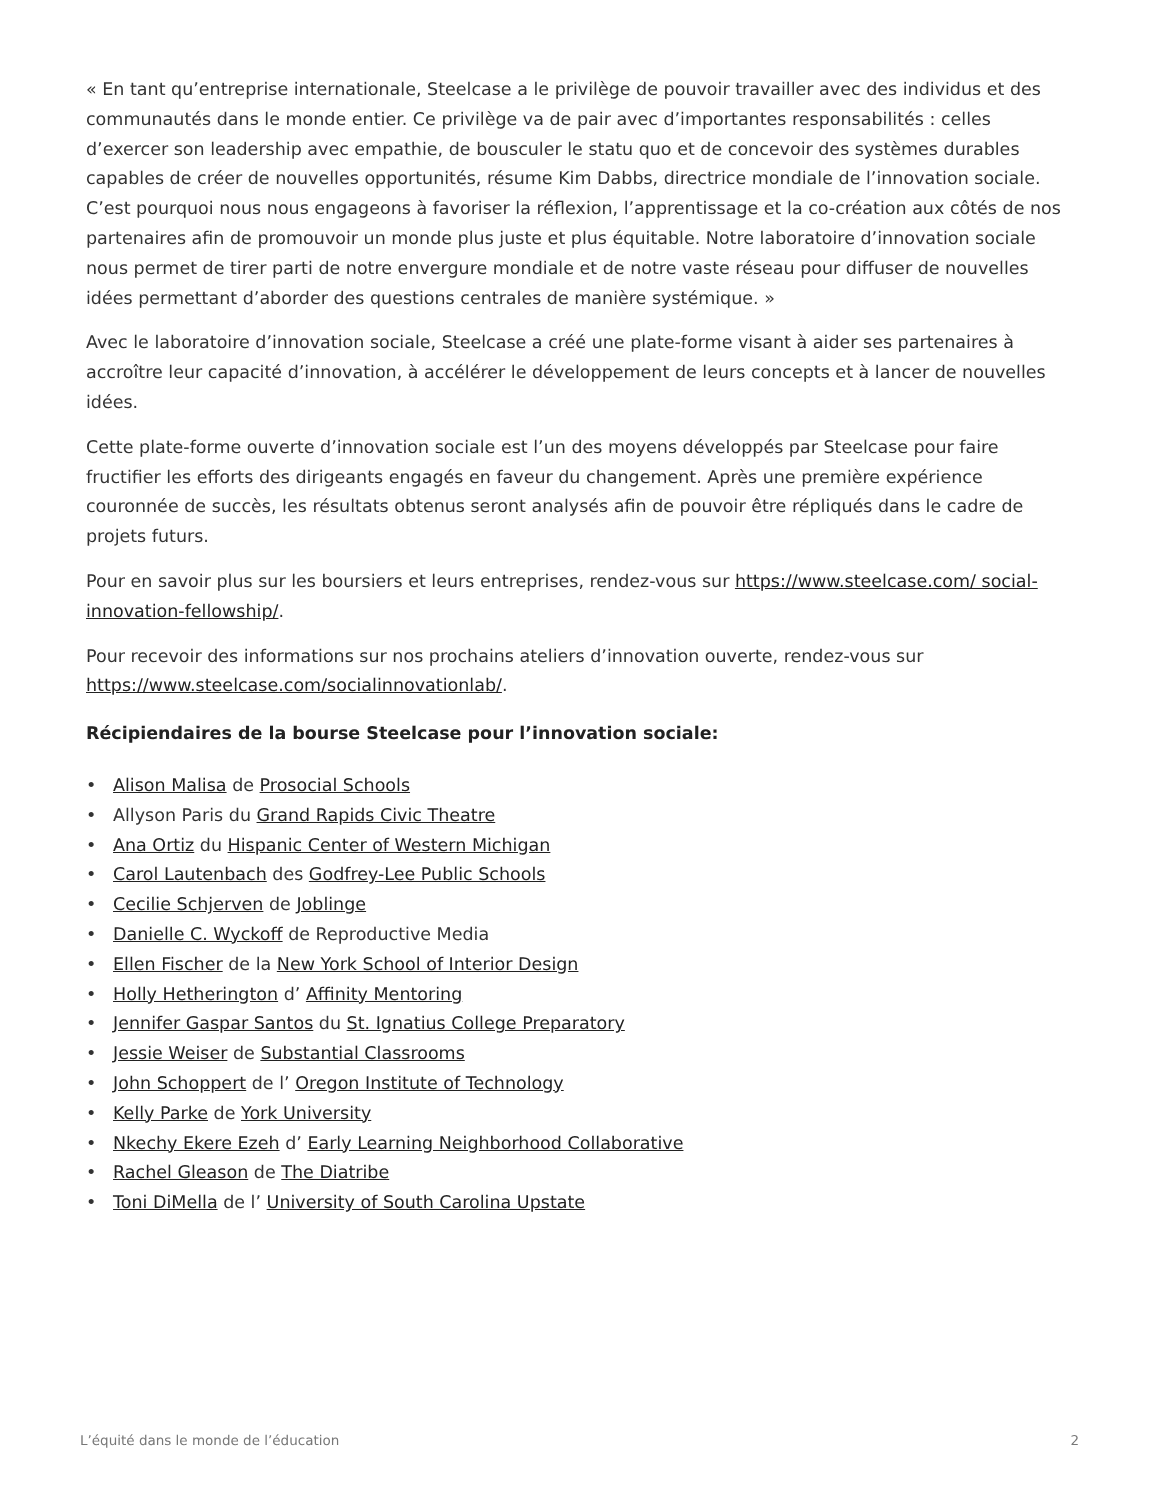« En tant qu’entreprise internationale, Steelcase a le privilège de pouvoir travailler avec des individus et des communautés dans le monde entier. Ce privilège va de pair avec d’importantes responsabilités : celles d’exercer son leadership avec empathie, de bousculer le statu quo et de concevoir des systèmes durables capables de créer de nouvelles opportunités, résume Kim Dabbs, directrice mondiale de l’innovation sociale. C’est pourquoi nous nous engageons à favoriser la réflexion, l’apprentissage et la co-création aux côtés de nos partenaires afin de promouvoir un monde plus juste et plus équitable. Notre laboratoire d’innovation sociale nous permet de tirer parti de notre envergure mondiale et de notre vaste réseau pour diffuser de nouvelles idées permettant d’aborder des questions centrales de manière systémique. »
Avec le laboratoire d’innovation sociale, Steelcase a créé une plate-forme visant à aider ses partenaires à accroître leur capacité d’innovation, à accélérer le développement de leurs concepts et à lancer de nouvelles idées.
Cette plate-forme ouverte d’innovation sociale est l’un des moyens développés par Steelcase pour faire fructifier les efforts des dirigeants engagés en faveur du changement. Après une première expérience couronnée de succès, les résultats obtenus seront analysés afin de pouvoir être répliqués dans le cadre de projets futurs.
Pour en savoir plus sur les boursiers et leurs entreprises, rendez-vous sur https://www.steelcase.com/ social-innovation-fellowship/.
Pour recevoir des informations sur nos prochains ateliers d’innovation ouverte, rendez-vous sur https://www.steelcase.com/socialinnovationlab/.
Récipiendaires de la bourse Steelcase pour l’innovation sociale:
• Alison Malisa de Prosocial Schools
• Allyson Paris du Grand Rapids Civic Theatre
• Ana Ortiz du Hispanic Center of Western Michigan
• Carol Lautenbach des Godfrey-Lee Public Schools
• Cecilie Schjerven de Joblinge
• Danielle C. Wyckoff de Reproductive Media
• Ellen Fischer de la New York School of Interior Design
• Holly Hetherington d’ Affinity Mentoring
• Jennifer Gaspar Santos du St. Ignatius College Preparatory
• Jessie Weiser de Substantial Classrooms
• John Schoppert de l’ Oregon Institute of Technology
• Kelly Parke de York University
• Nkechy Ekere Ezeh d’ Early Learning Neighborhood Collaborative
• Rachel Gleason de The Diatribe
• Toni DiMella de l’ University of South Carolina Upstate
L’équité dans le monde de l’éducation 2